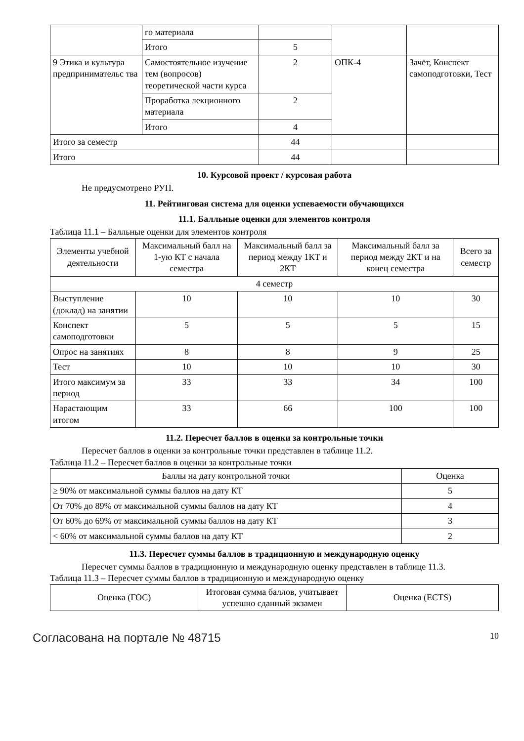| | го материала | | | |
| | Итого | 5 | | |
| 9 Этика и культура предпринимательс тва | Самостоятельное изучение тем (вопросов) теоретической части курса | 2 | ОПК-4 | Зачёт, Конспект самоподготовки, Тест |
| | Проработка лекционного материала | 2 | | |
| | Итого | 4 | | |
| Итого за семестр | | 44 | | |
| Итого | | 44 | | |
10. Курсовой проект / курсовая работа
Не предусмотрено РУП.
11. Рейтинговая система для оценки успеваемости обучающихся
11.1. Балльные оценки для элементов контроля
Таблица 11.1 – Балльные оценки для элементов контроля
| Элементы учебной деятельности | Максимальный балл на 1-ую КТ с начала семестра | Максимальный балл за период между 1КТ и 2КТ | Максимальный балл за период между 2КТ и на конец семестра | Всего за семестр |
| --- | --- | --- | --- | --- |
| 4 семестр | | | | |
| Выступление (доклад) на занятии | 10 | 10 | 10 | 30 |
| Конспект самоподготовки | 5 | 5 | 5 | 15 |
| Опрос на занятиях | 8 | 8 | 9 | 25 |
| Тест | 10 | 10 | 10 | 30 |
| Итого максимум за период | 33 | 33 | 34 | 100 |
| Нарастающим итогом | 33 | 66 | 100 | 100 |
11.2. Пересчет баллов в оценки за контрольные точки
Пересчет баллов в оценки за контрольные точки представлен в таблице 11.2.
Таблица 11.2 – Пересчет баллов в оценки за контрольные точки
| Баллы на дату контрольной точки | Оценка |
| --- | --- |
| ≥ 90% от максимальной суммы баллов на дату КТ | 5 |
| От 70% до 89% от максимальной суммы баллов на дату КТ | 4 |
| От 60% до 69% от максимальной суммы баллов на дату КТ | 3 |
| < 60% от максимальной суммы баллов на дату КТ | 2 |
11.3. Пересчет суммы баллов в традиционную и международную оценку
Пересчет суммы баллов в традиционную и международную оценку представлен в таблице 11.3.
Таблица 11.3 – Пересчет суммы баллов в традиционную и международную оценку
| Оценка (ГОС) | Итоговая сумма баллов, учитывает успешно сданный экзамен | Оценка (ECTS) |
| --- | --- | --- |
Согласована на портале № 48715 10